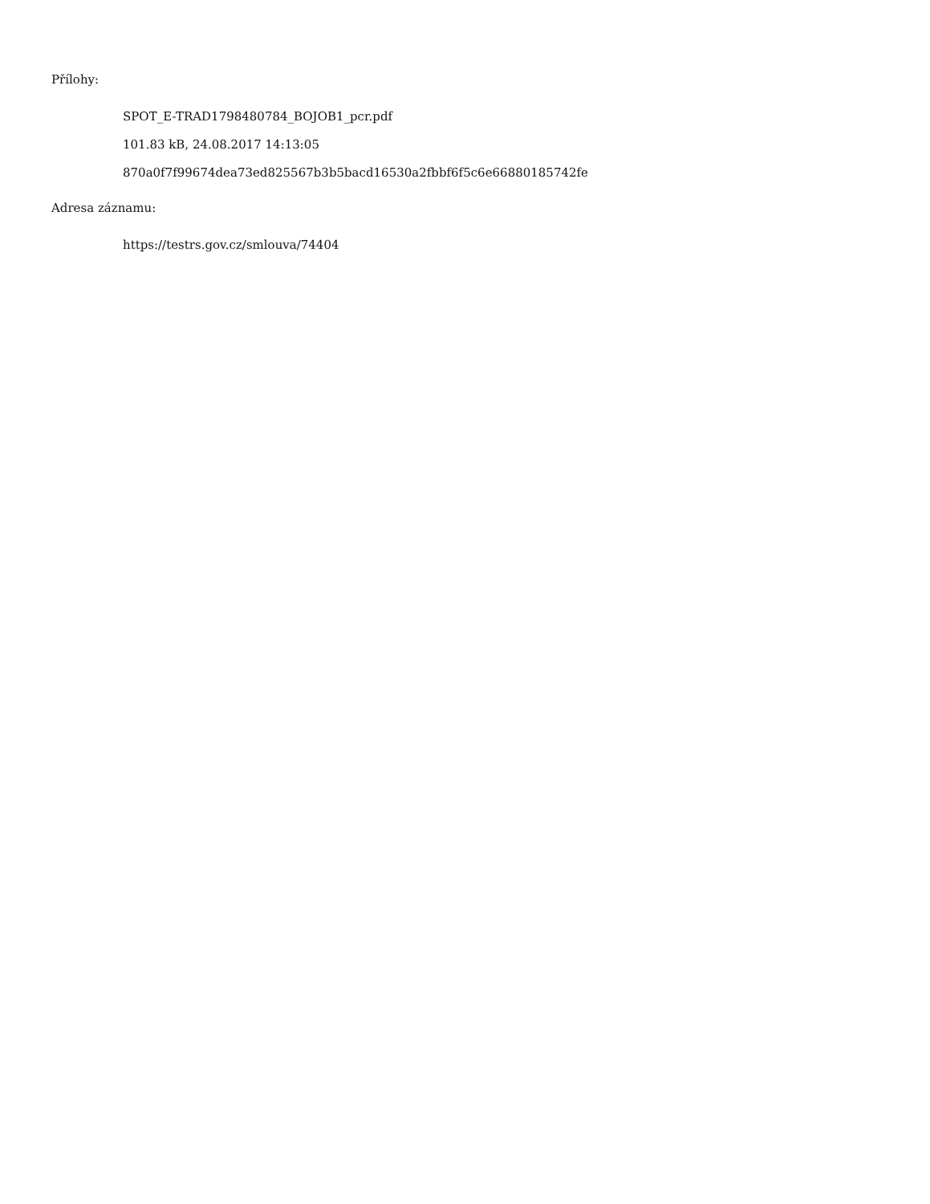Přílohy:
SPOT_E-TRAD1798480784_BOJOB1_pcr.pdf
101.83 kB, 24.08.2017 14:13:05
870a0f7f99674dea73ed825567b3b5bacd16530a2fbbf6f5c6e66880185742fe
Adresa záznamu:
https://testrs.gov.cz/smlouva/74404